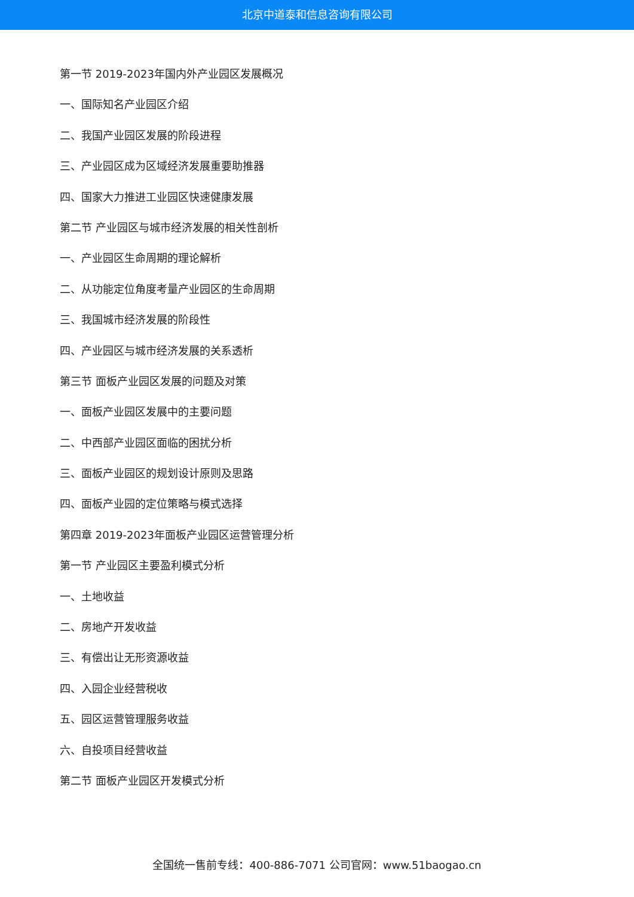北京中道泰和信息咨询有限公司
第一节 2019-2023年国内外产业园区发展概况
一、国际知名产业园区介绍
二、我国产业园区发展的阶段进程
三、产业园区成为区域经济发展重要助推器
四、国家大力推进工业园区快速健康发展
第二节 产业园区与城市经济发展的相关性剖析
一、产业园区生命周期的理论解析
二、从功能定位角度考量产业园区的生命周期
三、我国城市经济发展的阶段性
四、产业园区与城市经济发展的关系透析
第三节 面板产业园区发展的问题及对策
一、面板产业园区发展中的主要问题
二、中西部产业园区面临的困扰分析
三、面板产业园区的规划设计原则及思路
四、面板产业园的定位策略与模式选择
第四章 2019-2023年面板产业园区运营管理分析
第一节 产业园区主要盈利模式分析
一、土地收益
二、房地产开发收益
三、有偿出让无形资源收益
四、入园企业经营税收
五、园区运营管理服务收益
六、自投项目经营收益
第二节 面板产业园区开发模式分析
全国统一售前专线：400-886-7071 公司官网：www.51baogao.cn